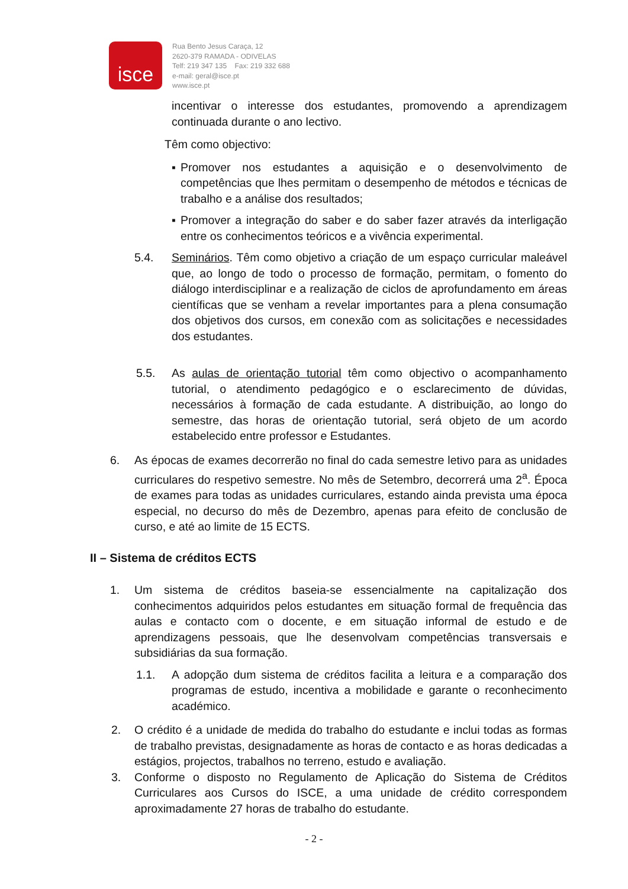isce
Rua Bento Jesus Caraça, 12
2620-379 RAMADA - ODIVELAS
Telf: 219 347 135 Fax: 219 332 688
e-mail: geral@isce.pt
www.isce.pt
incentivar o interesse dos estudantes, promovendo a aprendizagem continuada durante o ano lectivo.
Têm como objectivo:
▪ Promover nos estudantes a aquisição e o desenvolvimento de competências que lhes permitam o desempenho de métodos e técnicas de trabalho e a análise dos resultados;
▪ Promover a integração do saber e do saber fazer através da interligação entre os conhecimentos teóricos e a vivência experimental.
5.4. Seminários. Têm como objetivo a criação de um espaço curricular maleável que, ao longo de todo o processo de formação, permitam, o fomento do diálogo interdisciplinar e a realização de ciclos de aprofundamento em áreas científicas que se venham a revelar importantes para a plena consumação dos objetivos dos cursos, em conexão com as solicitações e necessidades dos estudantes.
5.5. As aulas de orientação tutorial têm como objectivo o acompanhamento tutorial, o atendimento pedagógico e o esclarecimento de dúvidas, necessários à formação de cada estudante. A distribuição, ao longo do semestre, das horas de orientação tutorial, será objeto de um acordo estabelecido entre professor e Estudantes.
6. As épocas de exames decorrerão no final do cada semestre letivo para as unidades curriculares do respetivo semestre. No mês de Setembro, decorrerá uma 2<sup>a</sup>. Época de exames para todas as unidades curriculares, estando ainda prevista uma época especial, no decurso do mês de Dezembro, apenas para efeito de conclusão de curso, e até ao limite de 15 ECTS.
II – Sistema de créditos ECTS
1. Um sistema de créditos baseia-se essencialmente na capitalização dos conhecimentos adquiridos pelos estudantes em situação formal de frequência das aulas e contacto com o docente, e em situação informal de estudo e de aprendizagens pessoais, que lhe desenvolvam competências transversais e subsidiárias da sua formação.
1.1. A adopção dum sistema de créditos facilita a leitura e a comparação dos programas de estudo, incentiva a mobilidade e garante o reconhecimento académico.
2. O crédito é a unidade de medida do trabalho do estudante e inclui todas as formas de trabalho previstas, designadamente as horas de contacto e as horas dedicadas a estágios, projectos, trabalhos no terreno, estudo e avaliação.
3. Conforme o disposto no Regulamento de Aplicação do Sistema de Créditos Curriculares aos Cursos do ISCE, a uma unidade de crédito correspondem aproximadamente 27 horas de trabalho do estudante.
- 2 -